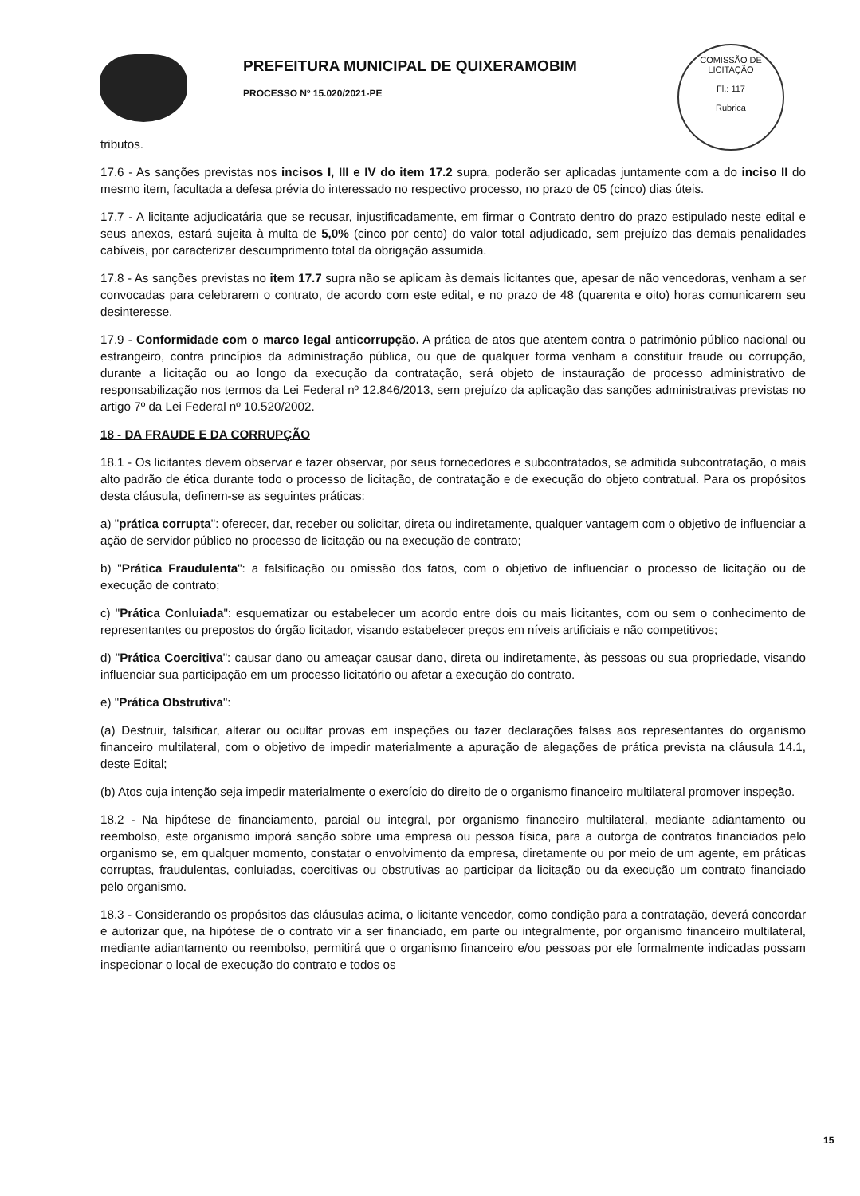PREFEITURA MUNICIPAL DE QUIXERAMOBIM
PROCESSO Nº 15.020/2021-PE
COMISSÃO DE LICITAÇÃO
Fl.: 117
Rubrica
tributos.
17.6 - As sanções previstas nos incisos I, III e IV do item 17.2 supra, poderão ser aplicadas juntamente com a do inciso II do mesmo item, facultada a defesa prévia do interessado no respectivo processo, no prazo de 05 (cinco) dias úteis.
17.7 - A licitante adjudicatária que se recusar, injustificadamente, em firmar o Contrato dentro do prazo estipulado neste edital e seus anexos, estará sujeita à multa de 5,0% (cinco por cento) do valor total adjudicado, sem prejuízo das demais penalidades cabíveis, por caracterizar descumprimento total da obrigação assumida.
17.8 - As sanções previstas no item 17.7 supra não se aplicam às demais licitantes que, apesar de não vencedoras, venham a ser convocadas para celebrarem o contrato, de acordo com este edital, e no prazo de 48 (quarenta e oito) horas comunicarem seu desinteresse.
17.9 - Conformidade com o marco legal anticorrupção. A prática de atos que atentem contra o patrimônio público nacional ou estrangeiro, contra princípios da administração pública, ou que de qualquer forma venham a constituir fraude ou corrupção, durante a licitação ou ao longo da execução da contratação, será objeto de instauração de processo administrativo de responsabilização nos termos da Lei Federal nº 12.846/2013, sem prejuízo da aplicação das sanções administrativas previstas no artigo 7º da Lei Federal nº 10.520/2002.
18 - DA FRAUDE E DA CORRUPÇÃO
18.1 - Os licitantes devem observar e fazer observar, por seus fornecedores e subcontratados, se admitida subcontratação, o mais alto padrão de ética durante todo o processo de licitação, de contratação e de execução do objeto contratual. Para os propósitos desta cláusula, definem-se as seguintes práticas:
a) "prática corrupta": oferecer, dar, receber ou solicitar, direta ou indiretamente, qualquer vantagem com o objetivo de influenciar a ação de servidor público no processo de licitação ou na execução de contrato;
b) "Prática Fraudulenta": a falsificação ou omissão dos fatos, com o objetivo de influenciar o processo de licitação ou de execução de contrato;
c) "Prática Conluiada": esquematizar ou estabelecer um acordo entre dois ou mais licitantes, com ou sem o conhecimento de representantes ou prepostos do órgão licitador, visando estabelecer preços em níveis artificiais e não competitivos;
d) "Prática Coercitiva": causar dano ou ameaçar causar dano, direta ou indiretamente, às pessoas ou sua propriedade, visando influenciar sua participação em um processo licitatório ou afetar a execução do contrato.
e) "Prática Obstrutiva":
(a) Destruir, falsificar, alterar ou ocultar provas em inspeções ou fazer declarações falsas aos representantes do organismo financeiro multilateral, com o objetivo de impedir materialmente a apuração de alegações de prática prevista na cláusula 14.1, deste Edital;
(b) Atos cuja intenção seja impedir materialmente o exercício do direito de o organismo financeiro multilateral promover inspeção.
18.2 - Na hipótese de financiamento, parcial ou integral, por organismo financeiro multilateral, mediante adiantamento ou reembolso, este organismo imporá sanção sobre uma empresa ou pessoa física, para a outorga de contratos financiados pelo organismo se, em qualquer momento, constatar o envolvimento da empresa, diretamente ou por meio de um agente, em práticas corruptas, fraudulentas, conluiadas, coercitivas ou obstrutivas ao participar da licitação ou da execução um contrato financiado pelo organismo.
18.3 - Considerando os propósitos das cláusulas acima, o licitante vencedor, como condição para a contratação, deverá concordar e autorizar que, na hipótese de o contrato vir a ser financiado, em parte ou integralmente, por organismo financeiro multilateral, mediante adiantamento ou reembolso, permitirá que o organismo financeiro e/ou pessoas por ele formalmente indicadas possam inspecionar o local de execução do contrato e todos os
15